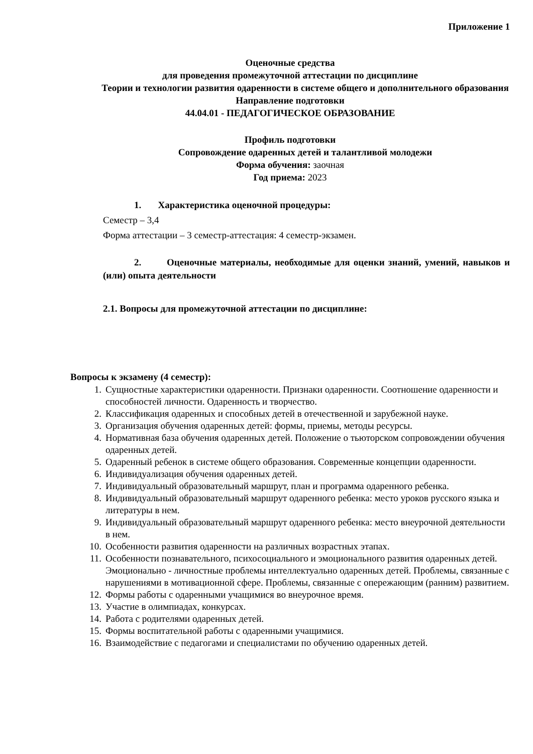Приложение 1
Оценочные средства
для проведения промежуточной аттестации по дисциплине
Теории и технологии развития одаренности в системе общего и дополнительного образования
Направление подготовки
44.04.01 - ПЕДАГОГИЧЕСКОЕ ОБРАЗОВАНИЕ
Профиль подготовки
Сопровождение одаренных детей и талантливой молодежи
Форма обучения: заочная
Год приема: 2023
1. Характеристика оценочной процедуры:
Семестр – 3,4
Форма аттестации – 3 семестр-аттестация: 4 семестр-экзамен.
2. Оценочные материалы, необходимые для оценки знаний, умений, навыков и (или) опыта деятельности
2.1. Вопросы для промежуточной аттестации по дисциплине:
Вопросы к экзамену (4 семестр):
1. Сущностные характеристики одаренности. Признаки одаренности. Соотношение одаренности и способностей личности. Одаренность и творчество.
2. Классификация одаренных и способных детей в отечественной и зарубежной науке.
3. Организация обучения одаренных детей: формы, приемы, методы ресурсы.
4. Нормативная база обучения одаренных детей. Положение о тьюторском сопровождении обучения одаренных детей.
5. Одаренный ребенок в системе общего образования. Современные концепции одаренности.
6. Индивидуализация обучения одаренных детей.
7. Индивидуальный образовательный маршрут, план и программа одаренного ребенка.
8. Индивидуальный образовательный маршрут одаренного ребенка: место уроков русского языка и литературы в нем.
9. Индивидуальный образовательный маршрут одаренного ребенка: место внеурочной деятельности в нем.
10. Особенности развития одаренности на различных возрастных этапах.
11. Особенности познавательного, психосоциального и эмоционального развития одаренных детей. Эмоционально - личностные проблемы интеллектуально одаренных детей. Проблемы, связанные с нарушениями в мотивационной сфере. Проблемы, связанные с опережающим (ранним) развитием.
12. Формы работы с одаренными учащимися во внеурочное время.
13. Участие в олимпиадах, конкурсах.
14. Работа с родителями одаренных детей.
15. Формы воспитательной работы с одаренными учащимися.
16. Взаимодействие с педагогами и специалистами по обучению одаренных детей.